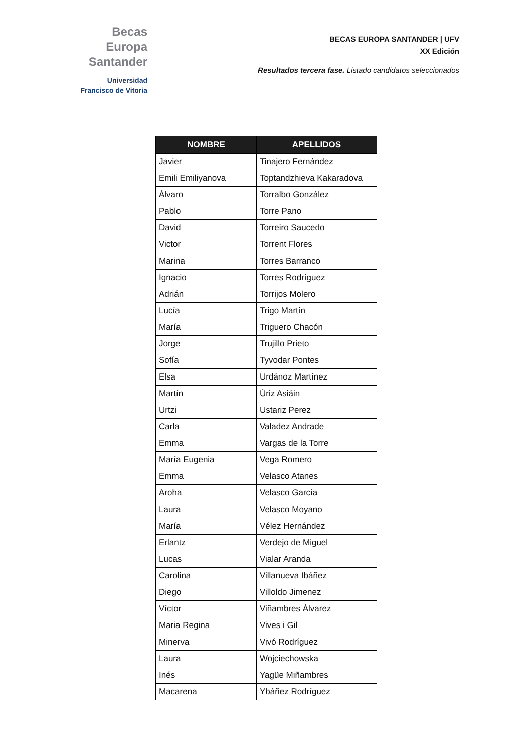Becas Europa
Santander
Universidad
Francisco de Vitoria
BECAS EUROPA SANTANDER | UFV
XX Edición
Resultados tercera fase. Listado candidatos seleccionados
| NOMBRE | APELLIDOS |
| --- | --- |
| Javier | Tinajero Fernández |
| Emili Emiliyanova | Toptandzhieva Kakaradova |
| Álvaro | Torralbo González |
| Pablo | Torre Pano |
| David | Torreiro Saucedo |
| Victor | Torrent Flores |
| Marina | Torres Barranco |
| Ignacio | Torres Rodríguez |
| Adrián | Torrijos Molero |
| Lucía | Trigo Martín |
| María | Triguero Chacón |
| Jorge | Trujillo Prieto |
| Sofía | Tyvodar Pontes |
| Elsa | Urdánoz Martínez |
| Martín | Úriz Asiáin |
| Urtzi | Ustariz Perez |
| Carla | Valadez Andrade |
| Emma | Vargas de la Torre |
| María Eugenia | Vega Romero |
| Emma | Velasco Atanes |
| Aroha | Velasco García |
| Laura | Velasco Moyano |
| María | Vélez Hernández |
| Erlantz | Verdejo de Miguel |
| Lucas | Vialar Aranda |
| Carolina | Villanueva Ibáñez |
| Diego | Villoldo Jimenez |
| Víctor | Viñambres Álvarez |
| Maria Regina | Vives i Gil |
| Minerva | Vivó Rodríguez |
| Laura | Wojciechowska |
| Inés | Yagüe Miñambres |
| Macarena | Ybáñez Rodríguez |